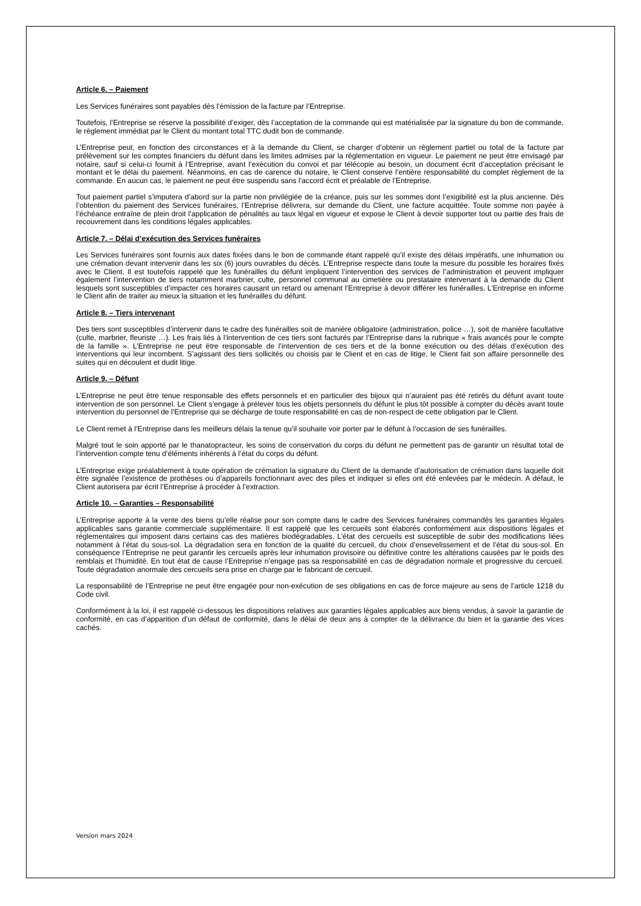Article 6. – Paiement
Les Services funéraires sont payables dès l’émission de la facture par l’Entreprise.
Toutefois, l’Entreprise se réserve la possibilité d’exiger, dès l’acceptation de la commande qui est matérialisée par la signature du bon de commande, le règlement immédiat par le Client du montant total TTC dudit bon de commande.
L’Entreprise peut, en fonction des circonstances et à la demande du Client, se charger d’obtenir un règlement partiel ou total de la facture par prélèvement sur les comptes financiers du défunt dans les limites admises par la réglementation en vigueur. Le paiement ne peut être envisagé par notaire, sauf si celui-ci fournit à l’Entreprise, avant l’exécution du convoi et par télécopie au besoin, un document écrit d’acceptation précisant le montant et le délai du paiement. Néanmoins, en cas de carence du notaire, le Client conserve l’entière responsabilité du complet règlement de la commande. En aucun cas, le paiement ne peut être suspendu sans l’accord écrit et préalable de l’Entreprise.
Tout paiement partiel s’imputera d’abord sur la partie non privilégiée de la créance, puis sur les sommes dont l’exigibilité est la plus ancienne. Dès l’obtention du paiement des Services funéraires, l’Entreprise délivrera, sur demande du Client, une facture acquittée. Toute somme non payée à l’échéance entraîne de plein droit l’application de pénalités au taux légal en vigueur et expose le Client à devoir supporter tout ou partie des frais de recouvrement dans les conditions légales applicables.
Article 7. – Délai d’exécution des Services funéraires
Les Services funéraires sont fournis aux dates fixées dans le bon de commande étant rappelé qu’il existe des délais impératifs, une inhumation ou une crémation devant intervenir dans les six (6) jours ouvrables du décès. L’Entreprise respecte dans toute la mesure du possible les horaires fixés avec le Client. Il est toutefois rappelé que les funérailles du défunt impliquent l’intervention des services de l’administration et peuvent impliquer également l’intervention de tiers notamment marbrier, culte, personnel communal au cimetière ou prestataire intervenant à la demande du Client lesquels sont susceptibles d’impacter ces horaires causant un retard ou amenant l’Entreprise à devoir différer les funérailles. L’Entreprise en informe le Client afin de traiter au mieux la situation et les funérailles du défunt.
Article 8. – Tiers intervenant
Des tiers sont susceptibles d’intervenir dans le cadre des funérailles soit de manière obligatoire (administration, police …), soit de manière facultative (culte, marbrier, fleuriste …). Les frais liés à l’intervention de ces tiers sont facturés par l’Entreprise dans la rubrique « frais avancés pour le compte de la famille ». L’Entreprise ne peut être responsable de l’intervention de ces tiers et de la bonne exécution ou des délais d’exécution des interventions qui leur incombent. S’agissant des tiers sollicités ou choisis par le Client et en cas de litige, le Client fait son affaire personnelle des suites qui en découlent et dudit litige.
Article 9. – Défunt
L’Entreprise ne peut être tenue responsable des effets personnels et en particulier des bijoux qui n’auraient pas été retirés du défunt avant toute intervention de son personnel. Le Client s’engage à prélever tous les objets personnels du défunt le plus tôt possible à compter du décès avant toute intervention du personnel de l’Entreprise qui se décharge de toute responsabilité en cas de non-respect de cette obligation par le Client.
Le Client remet à l’Entreprise dans les meilleurs délais la tenue qu’il souhaite voir porter par le défunt à l’occasion de ses funérailles.
Malgré tout le soin apporté par le thanatopracteur, les soins de conservation du corps du défunt ne permettent pas de garantir un résultat total de l’intervention compte tenu d’éléments inhérents à l’état du corps du défunt.
L’Entreprise exige préalablement à toute opération de crémation la signature du Client de la demande d’autorisation de crémation dans laquelle doit être signalée l’existence de prothèses ou d’appareils fonctionnant avec des piles et indiquer si elles ont été enlevées par le médecin. A défaut, le Client autorisera par écrit l’Entreprise à procéder à l’extraction.
Article 10. – Garanties – Responsabilité
L’Entreprise apporte à la vente des biens qu’elle réalise pour son compte dans le cadre des Services funéraires commandés les garanties légales applicables sans garantie commerciale supplémentaire. Il est rappelé que les cercueils sont élaborés conformément aux dispositions légales et réglementaires qui imposent dans certains cas des matières biodégradables. L’état des cercueils est susceptible de subir des modifications liées notamment à l’état du sous-sol. La dégradation sera en fonction de la qualité du cercueil, du choix d’ensevelissement et de l’état du sous-sol. En conséquence l’Entreprise ne peut garantir les cercueils après leur inhumation provisoire ou définitive contre les altérations causées par le poids des remblais et l’humidité. En tout état de cause l’Entreprise n’engage pas sa responsabilité en cas de dégradation normale et progressive du cercueil. Toute dégradation anormale des cercueils sera prise en charge par le fabricant de cercueil.
La responsabilité de l’Entreprise ne peut être engagée pour non-exécution de ses obligations en cas de force majeure au sens de l’article 1218 du Code civil.
Conformément à la loi, il est rappelé ci-dessous les dispositions relatives aux garanties légales applicables aux biens vendus, à savoir la garantie de conformité, en cas d’apparition d’un défaut de conformité, dans le délai de deux ans à compter de la délivrance du bien et la garantie des vices cachés.
Version mars 2024